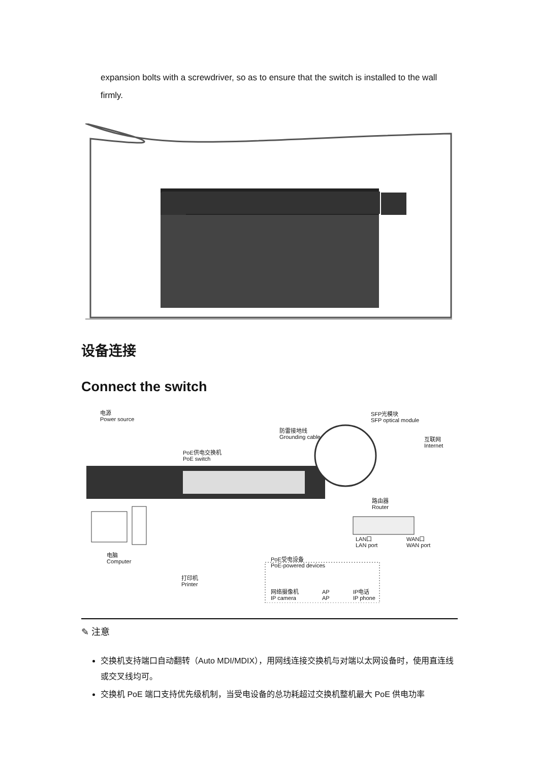expansion bolts with a screwdriver, so as to ensure that the switch is installed to the wall firmly.
设备连接
Connect the switch
电源
Power source
防雷接地线
Grounding cable
SFP光模块
SFP optical module
互联网
Internet
PoE供电交换机
PoE switch
路由器
Router
LAN口
LAN port
WAN口
WAN port
电脑
Computer
PoE受电设备
PoE-powered devices
打印机
Printer
网络摄像机
IP camera
AP
AP
IP电话
IP phone
✎ 注意
交换机支持端口自动翻转（Auto MDI/MDIX），用网线连接交换机与对端以太网设备时，使用直连线或交叉线均可。
交换机 PoE 端口支持优先级机制，当受电设备的总功耗超过交换机整机最大 PoE 供电功率